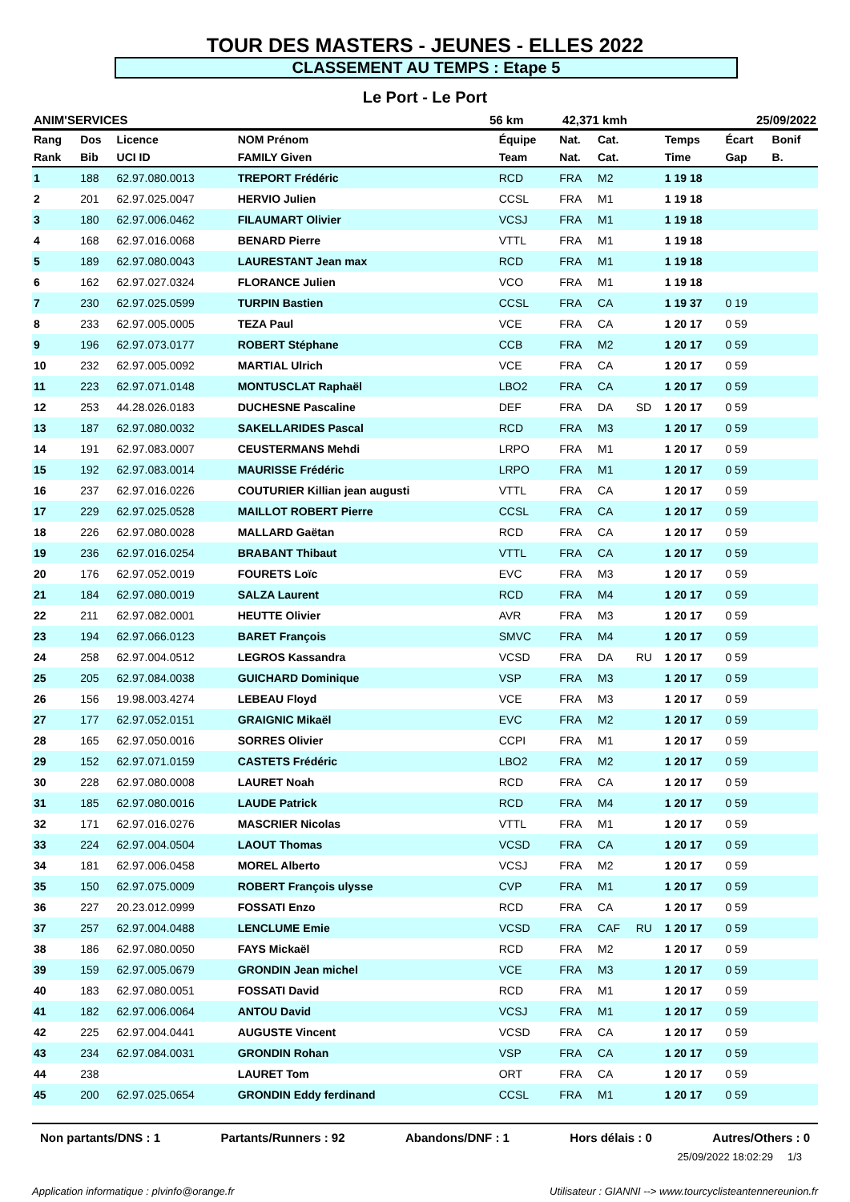TOUR DES MASTERS - JEUNES - ELLES 2022
CLASSEMENT AU TEMPS : Etape 5
Le Port - Le Port
| ANIM'SERVICES | 56 km | 42,371 kmh | 25/09/2022 |
| Rang | Dos | Licence | NOM Prénom | Équipe | Nat. | Cat. | | Temps | Écart | Bonif |
| --- | --- | --- | --- | --- | --- | --- | --- | --- | --- | --- |
| Rank | Bib | UCI ID | FAMILY Given | Team | Nat. | Cat. | | Time | Gap | B. |
| 1 | 188 | 62.97.080.0013 | TREPORT Frédéric | RCD | FRA | M2 | | 1 19 18 | | |
| 2 | 201 | 62.97.025.0047 | HERVIO Julien | CCSL | FRA | M1 | | 1 19 18 | | |
| 3 | 180 | 62.97.006.0462 | FILAUMART Olivier | VCSJ | FRA | M1 | | 1 19 18 | | |
| 4 | 168 | 62.97.016.0068 | BENARD Pierre | VTTL | FRA | M1 | | 1 19 18 | | |
| 5 | 189 | 62.97.080.0043 | LAURESTANT Jean max | RCD | FRA | M1 | | 1 19 18 | | |
| 6 | 162 | 62.97.027.0324 | FLORANCE Julien | VCO | FRA | M1 | | 1 19 18 | | |
| 7 | 230 | 62.97.025.0599 | TURPIN Bastien | CCSL | FRA | CA | | 1 19 37 | 0 19 | |
| 8 | 233 | 62.97.005.0005 | TEZA Paul | VCE | FRA | CA | | 1 20 17 | 0 59 | |
| 9 | 196 | 62.97.073.0177 | ROBERT Stéphane | CCB | FRA | M2 | | 1 20 17 | 0 59 | |
| 10 | 232 | 62.97.005.0092 | MARTIAL Ulrich | VCE | FRA | CA | | 1 20 17 | 0 59 | |
| 11 | 223 | 62.97.071.0148 | MONTUSCLAT Raphaël | LBO2 | FRA | CA | | 1 20 17 | 0 59 | |
| 12 | 253 | 44.28.026.0183 | DUCHESNE Pascaline | DEF | FRA | DA | SD | 1 20 17 | 0 59 | |
| 13 | 187 | 62.97.080.0032 | SAKELLARIDES Pascal | RCD | FRA | M3 | | 1 20 17 | 0 59 | |
| 14 | 191 | 62.97.083.0007 | CEUSTERMANS Mehdi | LRPO | FRA | M1 | | 1 20 17 | 0 59 | |
| 15 | 192 | 62.97.083.0014 | MAURISSE Frédéric | LRPO | FRA | M1 | | 1 20 17 | 0 59 | |
| 16 | 237 | 62.97.016.0226 | COUTURIER Killian jean augusti | VTTL | FRA | CA | | 1 20 17 | 0 59 | |
| 17 | 229 | 62.97.025.0528 | MAILLOT ROBERT Pierre | CCSL | FRA | CA | | 1 20 17 | 0 59 | |
| 18 | 226 | 62.97.080.0028 | MALLARD Gaëtan | RCD | FRA | CA | | 1 20 17 | 0 59 | |
| 19 | 236 | 62.97.016.0254 | BRABANT Thibaut | VTTL | FRA | CA | | 1 20 17 | 0 59 | |
| 20 | 176 | 62.97.052.0019 | FOURETS Loïc | EVC | FRA | M3 | | 1 20 17 | 0 59 | |
| 21 | 184 | 62.97.080.0019 | SALZA Laurent | RCD | FRA | M4 | | 1 20 17 | 0 59 | |
| 22 | 211 | 62.97.082.0001 | HEUTTE Olivier | AVR | FRA | M3 | | 1 20 17 | 0 59 | |
| 23 | 194 | 62.97.066.0123 | BARET François | SMVC | FRA | M4 | | 1 20 17 | 0 59 | |
| 24 | 258 | 62.97.004.0512 | LEGROS Kassandra | VCSD | FRA | DA | RU | 1 20 17 | 0 59 | |
| 25 | 205 | 62.97.084.0038 | GUICHARD Dominique | VSP | FRA | M3 | | 1 20 17 | 0 59 | |
| 26 | 156 | 19.98.003.4274 | LEBEAU Floyd | VCE | FRA | M3 | | 1 20 17 | 0 59 | |
| 27 | 177 | 62.97.052.0151 | GRAIGNIC Mikaël | EVC | FRA | M2 | | 1 20 17 | 0 59 | |
| 28 | 165 | 62.97.050.0016 | SORRES Olivier | CCPI | FRA | M1 | | 1 20 17 | 0 59 | |
| 29 | 152 | 62.97.071.0159 | CASTETS Frédéric | LBO2 | FRA | M2 | | 1 20 17 | 0 59 | |
| 30 | 228 | 62.97.080.0008 | LAURET Noah | RCD | FRA | CA | | 1 20 17 | 0 59 | |
| 31 | 185 | 62.97.080.0016 | LAUDE Patrick | RCD | FRA | M4 | | 1 20 17 | 0 59 | |
| 32 | 171 | 62.97.016.0276 | MASCRIER Nicolas | VTTL | FRA | M1 | | 1 20 17 | 0 59 | |
| 33 | 224 | 62.97.004.0504 | LAOUT Thomas | VCSD | FRA | CA | | 1 20 17 | 0 59 | |
| 34 | 181 | 62.97.006.0458 | MOREL Alberto | VCSJ | FRA | M2 | | 1 20 17 | 0 59 | |
| 35 | 150 | 62.97.075.0009 | ROBERT François ulysse | CVP | FRA | M1 | | 1 20 17 | 0 59 | |
| 36 | 227 | 20.23.012.0999 | FOSSATI Enzo | RCD | FRA | CA | | 1 20 17 | 0 59 | |
| 37 | 257 | 62.97.004.0488 | LENCLUME Emie | VCSD | FRA | CAF | RU | 1 20 17 | 0 59 | |
| 38 | 186 | 62.97.080.0050 | FAYS Mickaël | RCD | FRA | M2 | | 1 20 17 | 0 59 | |
| 39 | 159 | 62.97.005.0679 | GRONDIN Jean michel | VCE | FRA | M3 | | 1 20 17 | 0 59 | |
| 40 | 183 | 62.97.080.0051 | FOSSATI David | RCD | FRA | M1 | | 1 20 17 | 0 59 | |
| 41 | 182 | 62.97.006.0064 | ANTOU David | VCSJ | FRA | M1 | | 1 20 17 | 0 59 | |
| 42 | 225 | 62.97.004.0441 | AUGUSTE Vincent | VCSD | FRA | CA | | 1 20 17 | 0 59 | |
| 43 | 234 | 62.97.084.0031 | GRONDIN Rohan | VSP | FRA | CA | | 1 20 17 | 0 59 | |
| 44 | 238 | | LAURET Tom | ORT | FRA | CA | | 1 20 17 | 0 59 | |
| 45 | 200 | 62.97.025.0654 | GRONDIN Eddy ferdinand | CCSL | FRA | M1 | | 1 20 17 | 0 59 | |
Non partants/DNS : 1 Partants/Runners : 92 Abandons/DNF : 1 Hors délais : 0 Autres/Others : 0
25/09/2022 18:02:29 1/3
Application informatique : plvinfo@orange.fr Utilisateur : GIANNI --> www.tourcyclisteantennereunion.fr